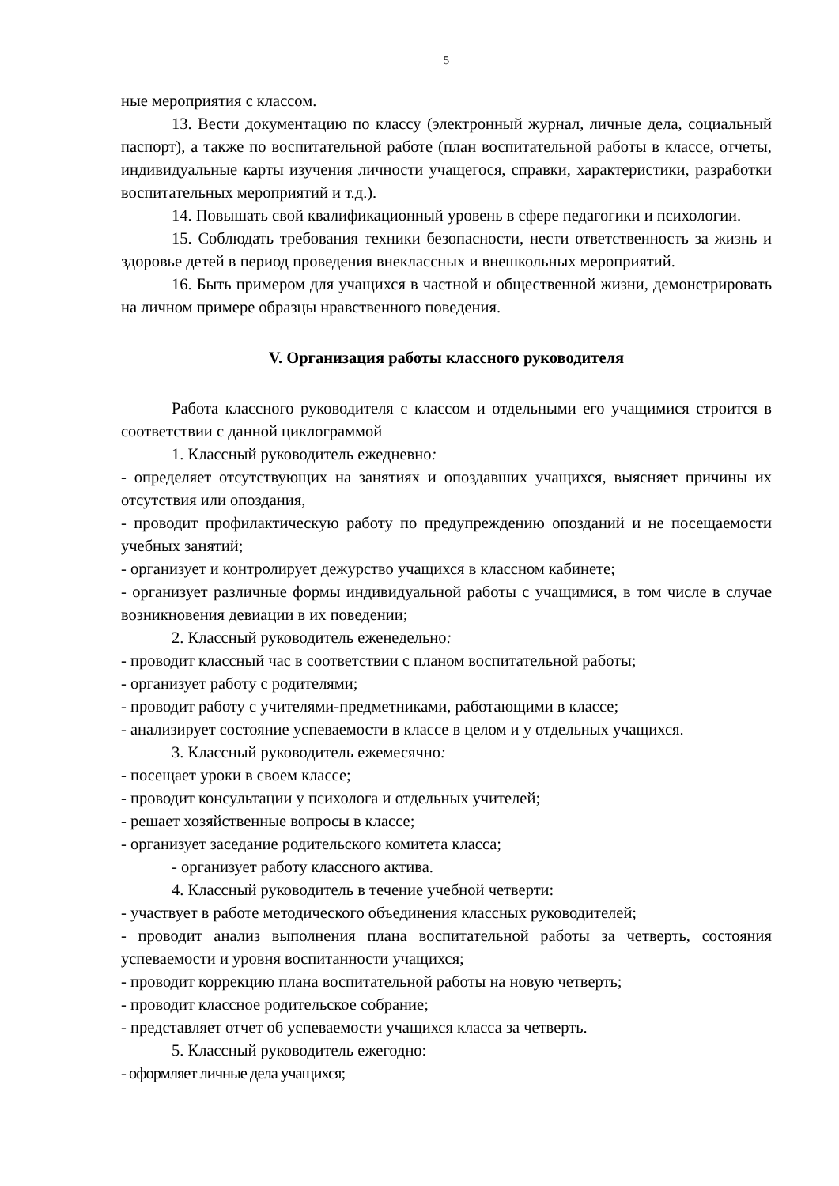5
ные мероприятия с классом.
13. Вести документацию по классу (электронный журнал, личные дела, социальный паспорт), а также по воспитательной работе (план воспитательной работы в классе, отчеты, индивидуальные карты изучения личности учащегося, справки, характеристики, разработки воспитательных мероприятий и т.д.).
14. Повышать свой квалификационный уровень в сфере педагогики и психологии.
15. Соблюдать требования техники безопасности, нести ответственность за жизнь и здоровье детей в период проведения внеклассных и внешкольных мероприятий.
16. Быть примером для учащихся в частной и общественной жизни, демонстрировать на личном примере образцы нравственного поведения.
V. Организация работы классного руководителя
Работа классного руководителя с классом и отдельными его учащимися строится в соответствии с данной циклограммой
1. Классный руководитель ежедневно:
- определяет отсутствующих на занятиях и опоздавших учащихся, выясняет причины их отсутствия или опоздания,
- проводит профилактическую работу по предупреждению опозданий и не посещаемости учебных занятий;
- организует и контролирует дежурство учащихся в классном кабинете;
- организует различные формы индивидуальной работы с учащимися, в том числе в случае возникновения девиации в их поведении;
2. Классный руководитель еженедельно:
- проводит классный час в соответствии с планом воспитательной работы;
- организует работу с родителями;
- проводит работу с учителями-предметниками, работающими в классе;
- анализирует состояние успеваемости в классе в целом и у отдельных учащихся.
3. Классный руководитель ежемесячно:
- посещает уроки в своем классе;
- проводит консультации у психолога и отдельных учителей;
- решает хозяйственные вопросы в классе;
- организует заседание родительского комитета класса;
- организует работу классного актива.
4. Классный руководитель в течение учебной четверти:
- участвует в работе методического объединения классных руководителей;
- проводит анализ выполнения плана воспитательной работы за четверть, состояния успеваемости и уровня воспитанности учащихся;
- проводит коррекцию плана воспитательной работы на новую четверть;
- проводит классное родительское собрание;
- представляет отчет об успеваемости учащихся класса за четверть.
5. Классный руководитель ежегодно:
- оформляет личные дела учащихся;